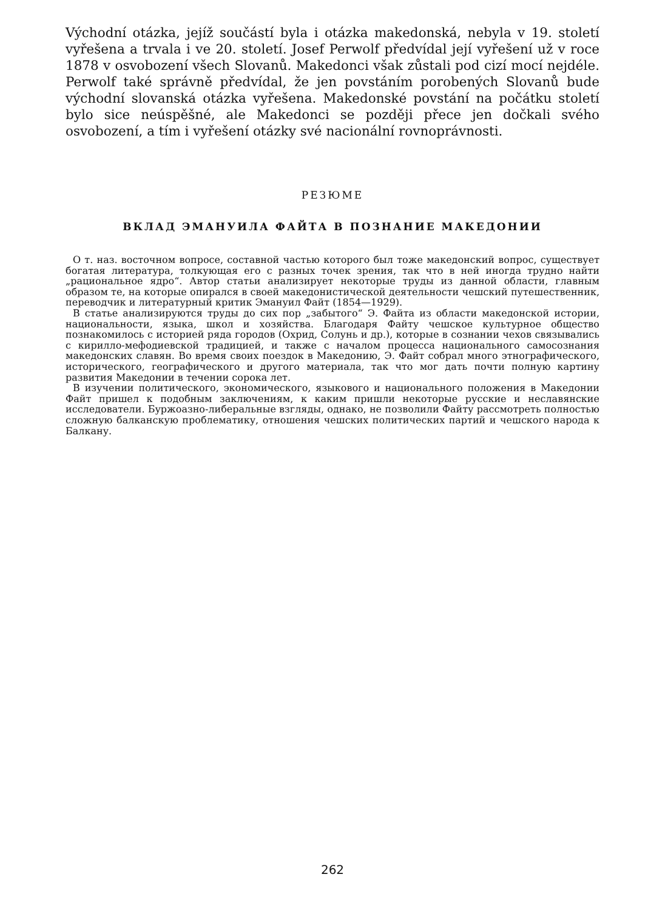Východní otázka, jejíž součástí byla i otázka makedonská, nebyla v 19. století vyřešena a trvala i ve 20. století. Josef Perwolf předvídal její vyřešení už v roce 1878 v osvobození všech Slovanů. Makedonci však zůstali pod cizí mocí nejdéle. Perwolf také správně předvídal, že jen povstáním porobených Slovanů bude východní slovanská otázka vyřešena. Makedonské povstání na počátku století bylo sice neúspěšné, ale Makedonci se později přece jen dočkali svého osvobození, a tím i vyřešení otázky své nacionální rovnoprávnosti.
РЕЗЮМЕ
ВКЛАД ЭМАНУИЛА ФАЙТА В ПОЗНАНИЕ МАКЕДОНИИ
О т. наз. восточном вопросе, составной частью которого был тоже македонский вопрос, существует богатая литература, толкующая его с разных точек зрения, так что в ней иногда трудно найти „рациональное ядро“. Автор статьи анализирует некоторые труды из данной области, главным образом те, на которые опирался в своей македонистической деятельности чешский путешественник, переводчик и литературный критик Эмануил Файт (1854—1929).
В статье анализируются труды до сих пор „забытого“ Э. Файта из области македонской истории, национальности, языка, школ и хозяйства. Благодаря Файту чешское культурное общество познакомилось с историей ряда городов (Охрид, Солунь и др.), которые в сознании чехов связывались с кирилло-мефодиевской традицией, и также с началом процесса национального самосознания македонских славян. Во время своих поездок в Македонию, Э. Файт собрал много этнографического, исторического, географического и другого материала, так что мог дать почти полную картину развития Македонии в течении сорока лет.
В изучении политического, экономического, языкового и национального положения в Македонии Файт пришел к подобным заключениям, к каким пришли некоторые русские и неславянские исследователи. Буржоазно-либеральные взгляды, однако, не позволили Файту рассмотреть полностью сложную балканскую проблематику, отношения чешских политических партий и чешского народа к Балкану.
262